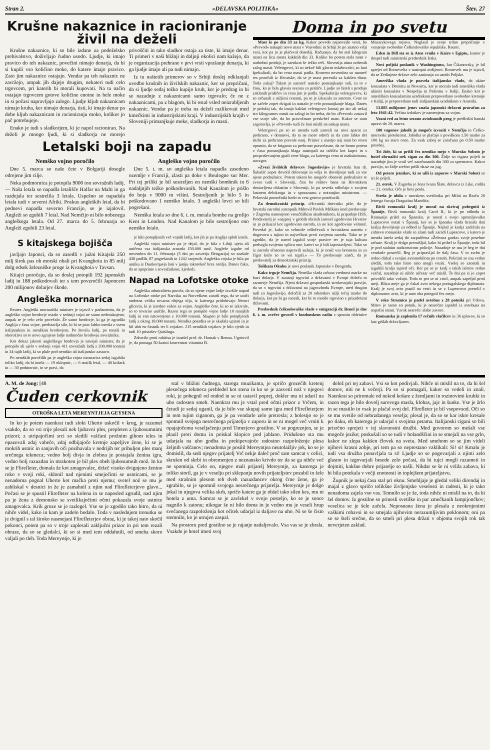Stran 2. »DELAVSKA POLITIKA« Štev. 27
Krušne nakaznice in racioniranje živil na deželi
Krušne nakaznice, ki so bile izdane za podeželsko prebivalstvo, doživljajo čudno usodo. Ljudje, ki imajo pravico do teh nakaznic, povečini nimajo denarja, da bi si kupili vso količino moke, do katere imajo pravico. Zato jim nakaznice ostajajo. Vendar pa teh nakaznic ne zavržejo, ampak jih dajejo drugim, nekateri tudi celo trgovcem, pri katerih bi morali kupovati. Na ta način ostajajo trgovcem gotove količine enotne in bele moke in si počasi napravljajo zalogo. Ljudje kljub nakaznicam nimajo kruha, ker nimajo denarja, tisti, ki imajo denar pa dobe kljub nakaznicam in racioniranju moko, kolikor jo pač potrebujejo.
Enako je tudi s sladkorjem, ki je napol racioniran. Na deželi je mnogo ljudi, ki si sladkorja ne morejo privoščiti in tako sladkor ostaja za tiste, ki imajo denar. Ti primeri v naši bližnji in daljnji okolici nam kažejo, da je organizacija prehrane v prvi vrsti vprašanje denarja, ki ga ljudje imajo ali pa tudi nimajo.
Iz tu naštetih primerov so v Srbiji doslej odklanjali uvedbo krušnih in živilskih nakaznic, ker so prepričani, da si ljudje sedaj težko kupijo kruh, ker je predrag in bi se nazadnje z nakaznicami samo trgovalo; če ne z nakaznicami, pa z blagom, ki bi ostal vsled neizrabljenih nakaznic. Vendar pa je treba na deželi razlikovati med kmečkimi in industrijskimi kraji. V industrijskih krajih v Sloveniji primanjkuje moke, sladkorja in masti.
Letalski boji na zapadu
Nemško vojno poročilo
Dne 5. marca so naše čete v Bolgariji dosegle odrejene jim cilje.
Neka podmornica je potopila 9000 ton sovražnih ladij. — Naša letala so napadla letališče Halfar na Malti in ga razdejala ter sestrelila 3 letala. Uspešno so napadala letala tudi v severni Afriki. Poskus angleških letal, da bi podnevi napadla severno Francijo, se je izjalovil. Angleži so zgubili 7 letal. Nad Nemčijo ni bilo nobenega angleškega letala. Od 27. marca do 5. februarja so Angleži zgubili 23 letal.
Angleško vojno poročilo
Dne 5. t. m. so angleška letala napadla zasedeno ozemlje v Franciji, zlasti pa doke v Boulogne sur Mer. Pri tej priliki je bil sestreljen en nemški bombnik in 6 nadaljnjih težko poškodovanih. Nad Kanalom je prišlo do boja v 9000 m višini. Sestreljenih je bilo 5 in poškodovano 1 nemško letalo. 3 angleški lovci so bili pogrešani.
Nemška letala so dne 6. t. m. metala bombe na grofijo Kent in London. Nad Kanalom je bilo sestreljeno eno nemško letalo.
S kitajskega bojišča
javljajo Japonci, da so zasedli v južni Kitajski 250 milj širok pas ob morski obali pri Kvanghoiu in 85 milj dolg odsek železniške proge iz Kvanghoia v Tavsan.
Kitajci poročajo, da so doslej potopili 192 japonskih ladij in 188 poškodovali ter s tem povzročili Japoncem 200 milijonov dolarjev škode.
Angleška mornarica
Reuter. Angleški mornariški minister je izjavil v parlamentu, da je angleško vojno brodovje ostalo v sedanji vojni ne samo nedotaknjeno, ampak se je celo zelo povečalo. Že samo brodovje, ki ga je zgradila Anglija v času vojne, predstavlja silo, ki bi se prav lahko merila z vsem italijanskim in nemškim brodovjem. Po številu ladij, po tonaži in oborožitvi so te novo zgrajene ladje nadmočne brodovju sovražnika.
Kot dokaz jakosti angleškega brodovja je navajal minister, da je potopilo ali ujelo v sedanji vojni 411 sovražnih ladij z 200.000 tonami in 34 tujih ladij, ki so plule pod nemško ali italijansko zastavo.
Po nemških poročilih pa je angleška vojna mornarica sedaj izgubila toliko ladij, da bi imela — 19 oklopnic, — 6 nosilk letal, — 40 križark in — 30 podmornic, to se pravi, da
je bilo potopljenih več vojnih ladij, kot jih je pa Anglija sploh imela.
Angleški vojni minister pa je dejal, da je bila v Libiji ujeta ali uničena vsa italijanska armada 150.000 mož. Angleže izgube od novembra do 11. februarja (5 dni po zavzetju Bengazija) so znašale 438 padlih, 87 pogrešanih in 1242 ranjenih. Angleška vojska je bila po umiku iz Dunkerqueja lani v juniju takorekoč brez orožja. Danes čaka, da se spoprime s sovražnikom, kjerkoli.
Napad na Lofotske otoke
Angleška admiraliteta poroča, da so njene vojne ladje izvršile napad na Lofotske otoke pri Narviku na Norveškem zaradi tega, da se uniči ondotna velika tovarna ribjega olja, iz katerega pridobivajo Nemci glicerin, ki je izredno važen za vojno. Angleške čete, ki so se izkrcale, so to tovarno uničile. Razen tega so potopile vojne ladje 10 manjših ladij in eno natovorjeno z 10.000 tonami. Skupno je bilo potopljenih ladij z okrog 18.000 tonami. Nemška posadka se je skušala upirati in je bil ubit en častnik ter 6 vojakov. 215 nemških vojakov je bilo vjetih in tudi 10 pristašev Quislinga.
Zdravilo proti rahitisu je iznašel prof. dr. Harnak v Bonnu. Ugotovil je, da pomaga 50-kratni koncentrat vitamina B.
Doma in po svetu
Mast že po din 33 za kg. Kakor povedo najnovejše vesti, bo »Prevod« nakupil novo mast v Vojvodini in Srbiji že po znatno višji ceni, kot pa jo je plačeval dosedaj. Računajo, da bo stal kilogram masti na licu mesta kakšnih din 33. Koliko bo potem stala mast v nadrobni prodaji, je zaenkrat še težko reči. Slovenija nima nobenih zalog masti. Veletrgovci, ki so nekoč bili glavni oskrbovalci, so lani špekulirali, da bo cena masti padla. Koncem novembra so namreč res poročali iz Hrvatske, da se je mast pocenila za kakšen dinar. Toda zakaj? Takrat je namreč nastalo pomanjkanje soli, in to v času, ko je bila glavna sezona za prašiče. Ljudje so hiteli s prodajo zaklanih prašičev in cena jim je padla. Spekulacija veletrgovcev, ki so računali z nižjimi cenami, pa se je izkazala za zmotno. Cene so se začele zopet dvigati in nastalo je celo pomanjkanje blaga. Danes je položaj tak, da imajo kakšni veletrgovci komaj po sto ali nekaj sto kilogramov masti na zalogi in bo treba, da bo »Prevod« zastavil vse svoje sile, da bo pravočasno preskrbel mast. Kakor se nam zagotavlja, je »Prevod« tudi že lani mislil na nakup masti.
Veletrgovci pa so se menda tudi zanesli na novi aparat za prehrano, v domnevi, da ta ne more odreči in da zato lahko del skrbi za prehrano prevale nanj. Primer z mastjo naj nam bo resen opomin, da se brigamo za prehrano pravočasno, da ne bomo potem v času pomanjkanja blaga nastopali na tržišču kot kupci in s povpraševanjem gnali cene blagu, za katerega cena ni maksimirana, navzgor.
»Zvezi živilskih delavcev Jugoslavije« je hrvatski ban dr. Šubašić zopet dovolil delovanje in velja to dovoljenje tudi za vse njene podružnice. Potem takem bo mogoče obnoviti podružnice te zveze tudi v Sloveniji, čim bo rešitev bana na Hrvatskem dostavljena oblastim v Sloveniji, ki pa seveda odločajo v svojem lastnem delokrogu in v sporazumu z notranjim ministrom. — Pekovski pomočniki bodo to vest gotovo pozdravili.
Za demokratski princip. »Hrvatski dnevnik« piše, da je hrvatski narodni zastopnik Mihovil Pavlek Miškina imel predavanje v Zagrebu namenjeno vseučiliškim akademikom, ki pripadajo HSS. Predavatelj je »najprej v grobih obrisih iznesel zgodovino Hrvatov in jo prikazal kot zgodovino naroda, in ne kot zgodovino velmož. Povedal je, kako so velmože odločevali o hrvatskem narodu v dogovoru s tujino in največkrat proti svojemu narodu. Tako se je zgodilo, da je narod izgubil svoje pravice ter je tuja kultura podvrgla svojemu vplivu one, kateri so ji bili izpostavljeni. Tako so iz naroda sčasoma napravili sužnja, ki je nosil vsa bremena in za čigar kožo so se vsi trgali.« — To predavanje znači, da je predavatelj za demokratski princip.
Tošikata Okubu je novi poslanik Japonske v Beogradu.
Kako trguje Nemčija. Nemška vlada računa vrednost marke na bazi dolarja. V zunanji trgovini z državami v Evropi določa to razmerje Nemčija. Njeni državni gospodarski strokovnjaki pravijo, da so v trgovini z državami na jugovzhodu Evrope, med drugim tudi za Jugoslavijo, določili za 20 odstotkov nižji tečaj marke do dolarja, kot pa bi ga morali, ker bi to motilo trgovino s prizadetimi državami.
Predsednik češkoslovaške vlade v emigraciji dr. Beneš je dne 6. t. m. zvečer govoril v londonskem radiu v spomin obletnice Masarykovega rojstva. Naglasil je svoje trdno prepričanje v vstajenje svobodne Češkoslovaške republike. Reuter.
Eden in Dill sta se iz Aten vrnila v Kairo v Egiptu, kamor je dospel tudi ministrski predsednik Iraka.
Novi poljski poslanik v Washingtonu, Jan Čikanovsky, je bil sprejet od Roosevelta v nastopni avdijenci. Roosevelt mu je izjavil, da se Zedinjene države zelo zanimajo za usodo Poljske.
Ameriška vlada je pozvela italijansko vlado, da ukine konzulata v Detroitu in Newarcu, ker je morala tudi ameriška vlada ukiniti konzulata v Neapolju in Palermu v Italiji. Enako kot je ameriškim konzularnim uradnikom prepovedano svobodno kretanje v Italiji, je prepovedano tudi italijanskim uradnikom v Ameriki.
13.885 milijonov jenov znaša japonski državni proračun za leto 1941-42. Večina izdatkov je namenjena za vojno.
Vozni red za letno sezono avtobusnih prog je predložiti banski upravi do 20. marca.
100 vagonov jabolk je mogoče izvoziti v Nemčijo in Češko-moravski protektorat. Jabolka se plačajo s poviškom 1.50 marke za 100 kg na staro ceno. Za vsak zaboj se zaračuna po 0.50 marke posebej.
Tri žide, ki so prišli čez nemško mejo v Mursko Soboto je hotel obrnažiti nek cigan za din 300. Židje so cigana prijeli in nazadnje jim je vrnil več zaračunanih din 300 za spremstvo. Kakor pravijo, so židje srečno prišli daље na jug.
Od petero jetnikov, ki so ušli iz zaporov v Murski Soboti so tri že prijeli.
21. otrok. V Zagrebu je žena Ivana Šlate, delavca iz Like, rodila — 21. otroka. Oče je brez posla.
Strela je ubila v morskem svetilniku pri Milni na Braču 20 letnega čuvaja Dragutina Mandića.
Bivši romunski kralj je moral na skrivaj pobegniti iz Španije. Bivši romunski kralj Carol II., ki je po odhodu iz Romunije prišel na Špansko, je moral s svojo spremljevalko Lupescovo ostati v Španiji, ker se je španska vlada branila dati kralju dovoljenje za odhod iz Španije. Najbrž je kralja zadržala na zahtevo romunske vlade in zlasti tudi zaradi Lupescove, s katero je menda imela sedaj do razpuščena »Železna garda« svoje posebne račune. Kralj je dolgo premišljal, kako bi pribel iz Španije, toda bil je pod stalnim nadzorstvom policije. Nazadnje se mu je beg te dni vendarle posrečil. Beg je pripravljal že dalj časa. V to svrho je redno dirkal s svojim avtomobilom po cestah. Policisti so mu vedno sledili, toda tako hitro niso mogli voziti. Vselej so zaostali in izgubili kralja izpred oči. Ker pa se je kralj s takih izletov redno vračal, nazadnje ni nihče ničesar več mislil. Te dni pa si je zopet privoščil tako vožnjo. Toda to pot se ni vrnil, ampak zapeljal proti meji. Blizu meje ga je čakal avto nekega portugalskega diplomata. Kralj je svoj avto pustil na cesti in se z Lupescovo preselil v diplomatov avto, ki je nato oba potegnil čez mejo.
V reko Strumico je padel avtobus z 28 potniki pri Udovu. Mrtev je samo en potnik, ki je nesrečno izpadel iz avtobusa na napačni strani. Vzrok nesreče: slabe zavore.
Romunska je zaplenila 17 rečnih vlačilcev in 36 splavov, ki so last grških državljanov.
A. M. de Jong: [48
Čuden cerkovnik
OTROŠKA LETA MEREYNTJEJA GEYSENA
In ko je potem naenkrat tudi sloki Uberto uskočil v krog, je razumel vsakdo, da so vsi trije plesali nek ljubavni ples, prepleten z ljubosumnimi prizori; z utripajočimi srci so sledili vaščani prožnim gibom teles in opazovali zdaj vabeče, zdaj odbijajoče kretnje zapeljive žene, ki se je mokrih ustnic in sanjavih oči pozibavala v nedrijih ter prihuljen ples manj srečnega tekmeca; vedno bolj divja in zlobna je postajala ženina igra, vedno bolj razuzdan in mrakoten je bil ples obeh ljubosumnih mož. In ko se je Flirefleter, domala že kot zmagovalec, držeč visoko dvignjeno ženino roko v svoji roki, sklonil nad njenimi smejočimi se ustnicami, se je nenadoma pognal Uberto kot mačka proti njemu; svetel nož se mu je zabliskal v desnici in že je zamahnil z njim nad Flirefleterjevo glavo... Počasi se je spustil Flirefleter na kolena in se naposled zgrudil, nad njim pa je žena z demonsko se svetlikajočimi očmi pokazala svoje ustnice zmagovalca. Krik groze se je razlegel. Vse se je zgodilo tako hitro, da ni nihče videl, kako in kam je zadelo bodalo. Toda v naslednjem trenutku se je dvignil s tal široko nasmejani Flirefleterjev obraz, ki je takoj nato skočil pokonci, potem pa so v troje zaplesali zaključni prizor in pri tem rezali obraze, da so se gledalci, ki so si med tem oddahnili, od smeha skoro valjali po tleh. Toda Mereyntje, ki je
stal v bližini čudnega, starega muzikanta, je spričo grozečih kretenj plesočega tekmeca prebledel kot stena in ko se je zasvetil nož v njegovi roki, je pobegnil od ondod in se ni ustavil poprej, dokler mu ni udaril na uho radosten smeh. Naenkrat mu je vstal pred očmi prizor z Vrčem, in četudi je sedaj uganil, da je bilo vse skupaj samo igra med Flirefleterjem in tem tujim ciganom, ga je pa vendarle zelo pretresla; z bolestjo se je spomnil svojega nesrečnega prijatelja v zaporu in se ni mogel več vrniti k opajajočemu veseljačenju pred Timerjevo gostilno. V se pogreznjen, se je plazil proti domu in poiskal klopico pod jablano. Pridušeno sta mu udarjala na uho godba in prekipevajoče radostno razpoloženje plesa željnih vaščanov; nenadoma je posilil Mereyntjea neutolažljiv jok, ko se je domislil, da sedi njegov prijatelj Vrč nekje daleč proč sam samcat v celici, skrušen od skrbi in obremenjen z neznansko krivdo ter da se ga nihče več ne spominja. Celo on, njegov mali prijatelj Mereyntje, za katerega je toliko storil, ga je v veselju pri sklepanju novih prijateljstev pozabil in šele med strašnim plesom teh dveh razuzdancev okrog črne žene, ga je zgrabilo, se je spomnil svojega nesrečnega prijatelja. Mereyntje je dolgo jokal in njegova velika skrb, spričo katere ga je obšel tako silen kes, mu ni hotela z uma. Samcat se je zavlekel v svojo posteljo, ko se je sonce nagnilo k zatonu; nikogar še ni bilo doma in je vedno mu je veseli hrup svečanega razpoloženja kot očitek udarjal iz daljave na uho. Ni se še čisto stemnilo, ko je utrujen zaspal.
Na prostoru pred gostilno se je rajanje nadaljevalo. Vsa vas se je zbrala. Vsakdo je hotel imeti svoj
delež pri tej zabavi. Vsi so kot podivjali. Nihče ni mislil na to, da bi šel domov, niti ne k večerji. Pa so si pomagali, kakor so vedeli in znali. Naenkrat so priromale od nekod košare z žemljami in rozinovimi kruhki in razen tega je bilo dovolj surovega masla, klobas, jajc in šunke. Vse je žrlo in se mastilo in vsak je plačal svoj del. Flirefleter je bil vsepovsod. Oči so se mu svetile od nebrzdanega veselja; plesal je, da so se kar iskre kresale po tlaku, ob katerega je udarjal s svojima petama. Italijanski cigani so bili prisrčno sprejeti v tej slavnostni družbi. Med govorom so mešali vse mogoče jezike; poskušali so se tudi v holandščini in se smejali na vse grlo, kakor ne zlepa kakšen človek na svetu. Med smehom so se jim videli njihovi krasni zobje, pri tem pa so neprestano vzklikali: Si! si! Kmalu je tudi vsa družba ponavljala ta si! Ljudje so se pogovarjali z njimi zelo glasno in izgovarjali besede zelo počasi, da bi tujci mogli razumeti in dojmiti, kakšne dobre prijatelje so našli. Nikdar se še ni vršila zabava, ki bi bila potekala v večji enotnosti in toplejšem prijateljstvu.
Župnik je nekaj časa stal pri oknu. Smehljaje je gledal veliki direndaj in majal z glavo spričo tolikšne življenjske veselosti in radosti, ki je tako nenadoma zajela vso vas. Temnilo se je že, toda nihče ni mislil na to, da bi šel domov. Iz gostilne so prinesli svetilke in par zmečkanih lampijončkov; veselica se je šele začela. Neposnana žena je plesala z neokrnjenimi vaškimi robavsi in se smejala njihovim nerazumljivim poklonom; oni pa so se šteli srečne, da so smeli pri plesu držati v objemu svojih rok tak neverjeten zaklad.